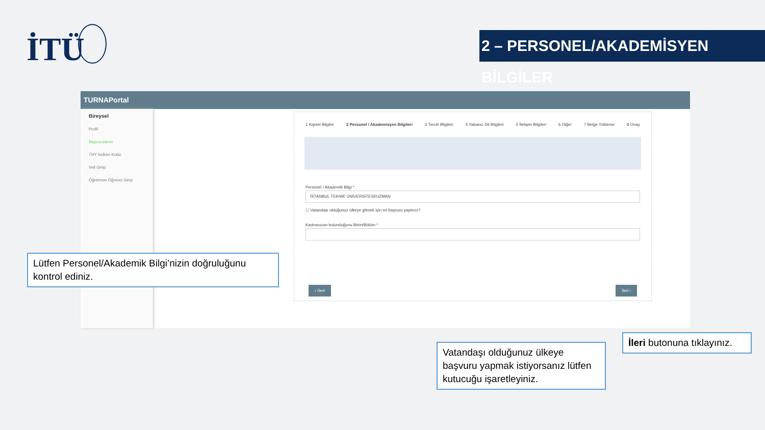İTÜ
2 – PERSONEL/AKADEMİSYEN BİLGİLER
TURNAPortal
Bireysel
Profil
Başvurularım
THY İndirim Kodu
Veli Girişi
Öğretmen Öğrenci Girişi
1 Kişisel Bilgiler 2 Personel / Akademisyen Bilgileri 3 Tercih Bilgileri 4 Yabancı Dil Bilgileri 5 İletişim Bilgileri 6 Diğer 7 Belge Yükleme 8 Onay
Personel / Akademik Bilgi *
İSTANBUL TEKNİK ÜNİVERSİTESİ/UZMAN
☐ Vatandaşı olduğunuz ülkeye gitmek için mi başvuru yaptınız?
Kadronuzun bulunduğunu Birim/Bölüm *
‹ Geri İleri ›
Lütfen Personel/Akademik Bilgi’nizin doğruluğunu kontrol ediniz.
Vatandaşı olduğunuz ülkeye başvuru yapmak istiyorsanız lütfen kutucuğu işaretleyiniz.
İleri butonuna tıklayınız.